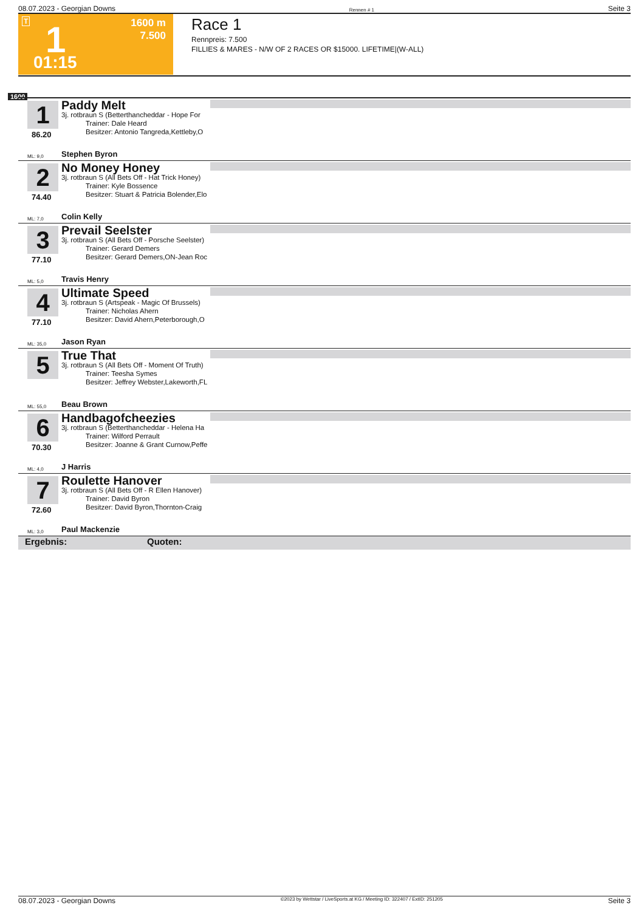08.07.2023 - Georgian Downs Rennen # 1 Seite 3
T 1 1600 m
7.500
01:15
Race 1
Rennpreis: 7.500
FILLIES & MARES - N/W OF 2 RACES OR $15000. LIFETIME|(W-ALL)
1600
1
86.20
Paddy Melt
3j. rotbraun S (Betterthancheddar - Hope For
Trainer: Dale Heard
Besitzer: Antonio Tangreda,Kettleby,O
ML: 9,0 Stephen Byron
2
74.40
No Money Honey
3j. rotbraun S (All Bets Off - Hat Trick Honey)
Trainer: Kyle Bossence
Besitzer: Stuart & Patricia Bolender,Elo
ML: 7,0 Colin Kelly
3
77.10
Prevail Seelster
3j. rotbraun S (All Bets Off - Porsche Seelster)
Trainer: Gerard Demers
Besitzer: Gerard Demers,ON-Jean Roc
ML: 5,0 Travis Henry
4
77.10
Ultimate Speed
3j. rotbraun S (Artspeak - Magic Of Brussels)
Trainer: Nicholas Ahern
Besitzer: David Ahern,Peterborough,O
ML: 35,0 Jason Ryan
5
True That
3j. rotbraun S (All Bets Off - Moment Of Truth)
Trainer: Teesha Symes
Besitzer: Jeffrey Webster,Lakeworth,FL
ML: 55,0 Beau Brown
6
70.30
Handbagofcheezies
3j. rotbraun S (Betterthancheddar - Helena Ha
Trainer: Wilford Perrault
Besitzer: Joanne & Grant Curnow,Peffe
ML: 4,0 J Harris
7
72.60
Roulette Hanover
3j. rotbraun S (All Bets Off - R Ellen Hanover)
Trainer: David Byron
Besitzer: David Byron,Thornton-Craig
ML: 3,0 Paul Mackenzie
Ergebnis: Quoten:
08.07.2023 - Georgian Downs ©2023 by Wettstar / LiveSports.at KG / Meeting ID: 322407 / ExtID: 251205 Seite 3